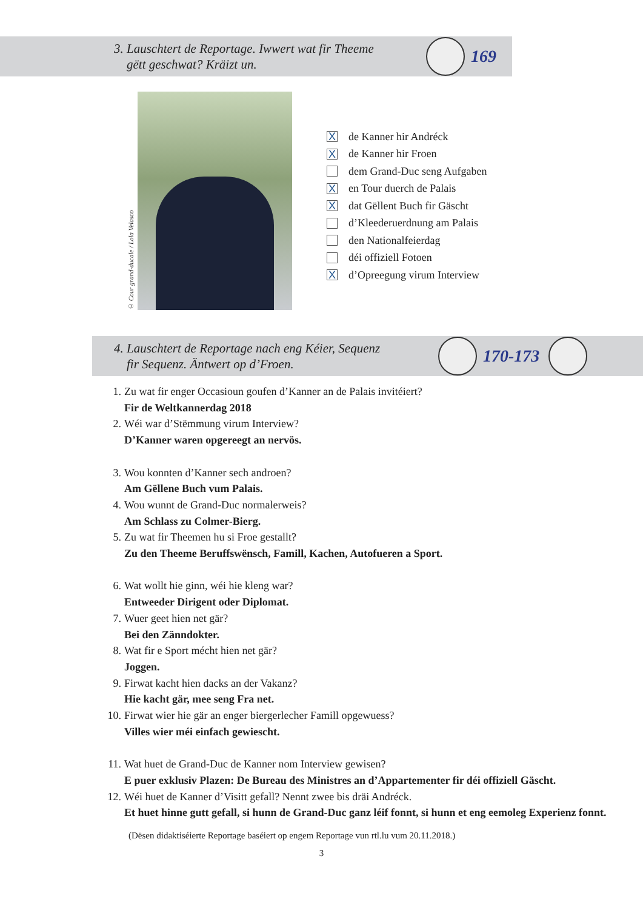3. Lauschtert de Reportage. Iwwert wat fir Theeme
gëtt geschwat? Kräizt un.
169
© Cour grand-ducale / Lola Velasco
Xde Kanner hir Andréck
Xde Kanner hir Froen
dem Grand-Duc seng Aufgaben
Xen Tour duerch de Palais
Xdat Gëllent Buch fir Gäscht
d’Kleederuerdnung am Palais
den Nationalfeierdag
déi offiziell Fotoen
Xd’Opreegung virum Interview
4. Lauschtert de Reportage nach eng Kéier, Sequenz
fir Sequenz. Äntwert op d’Froen.
170-173
1. Zu wat fir enger Occasioun goufen d’Kanner an de Palais invitéiert?
Fir de Weltkannerdag 2018
2. Wéi war d’Stëmmung virum Interview?
D’Kanner waren opgereegt an nervös.
3. Wou konnten d’Kanner sech androen?
Am Gëllene Buch vum Palais.
4. Wou wunnt de Grand-Duc normalerweis?
Am Schlass zu Colmer-Bierg.
5. Zu wat fir Theemen hu si Froe gestallt?
Zu den Theeme Beruffswënsch, Famill, Kachen, Autofueren a Sport.
6. Wat wollt hie ginn, wéi hie kleng war?
Entweeder Dirigent oder Diplomat.
7. Wuer geet hien net gär?
Bei den Zänndokter.
8. Wat fir e Sport mécht hien net gär?
Joggen.
9. Firwat kacht hien dacks an der Vakanz?
Hie kacht gär, mee seng Fra net.
10. Firwat wier hie gär an enger biergerlecher Famill opgewuess?
Villes wier méi einfach gewiescht.
11. Wat huet de Grand-Duc de Kanner nom Interview gewisen?
E puer exklusiv Plazen: De Bureau des Ministres an d’Appartementer fir déi offiziell Gäscht.
12. Wéi huet de Kanner d’Visitt gefall? Nennt zwee bis dräi Andréck.
Et huet hinne gutt gefall, si hunn de Grand-Duc ganz léif fonnt, si hunn et eng eemoleg Experienz fonnt.
(Dësen didaktiséierte Reportage baséiert op engem Reportage vun rtl.lu vum 20.11.2018.)
3